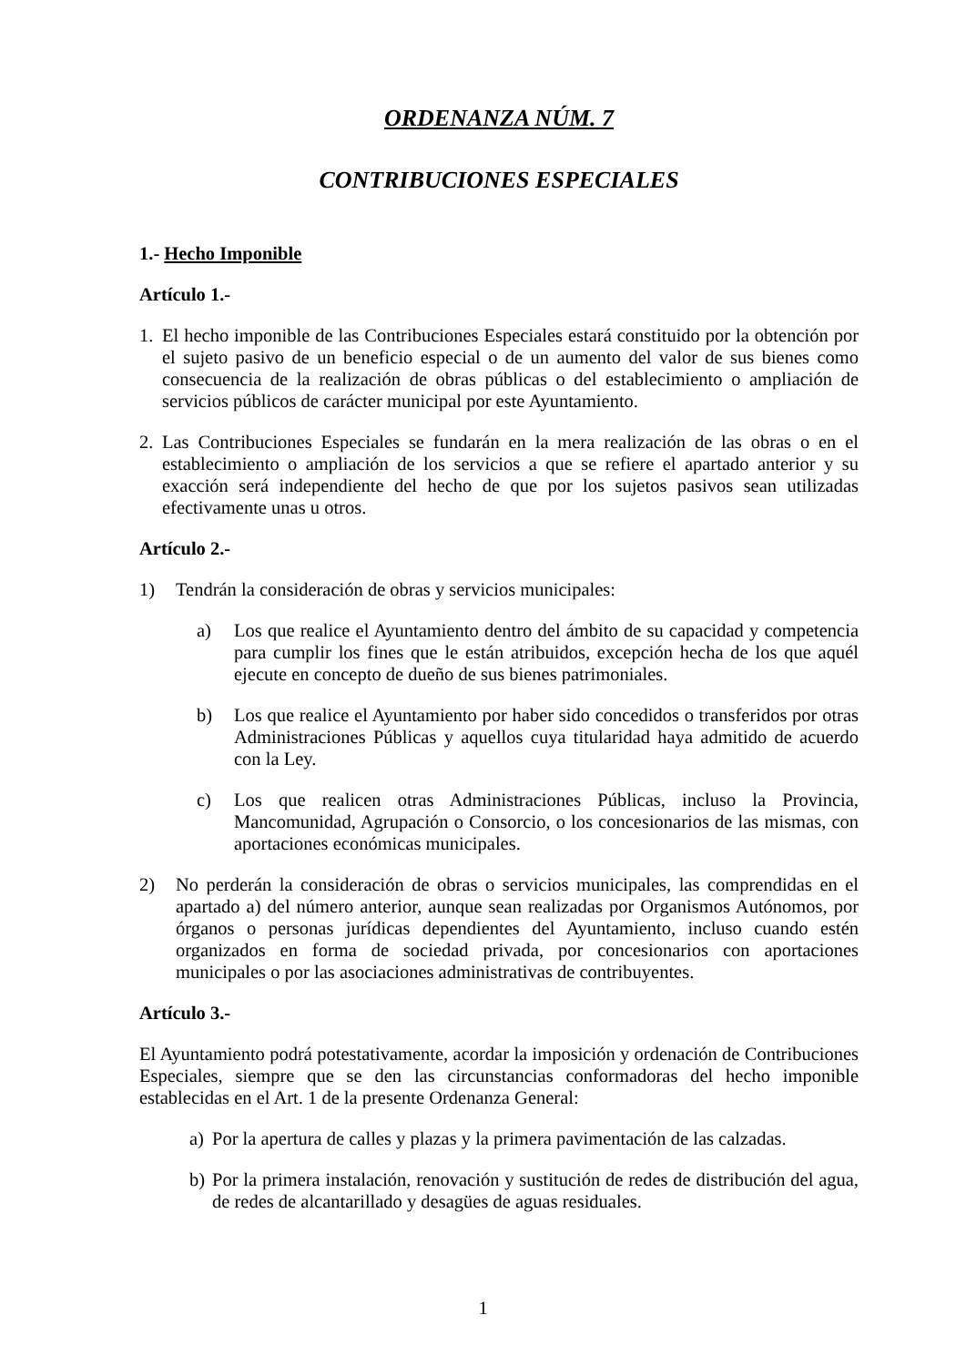ORDENANZA NÚM. 7
CONTRIBUCIONES ESPECIALES
1.- Hecho Imponible
Artículo 1.-
1. El hecho imponible de las Contribuciones Especiales estará constituido por la obtención por el sujeto pasivo de un beneficio especial o de un aumento del valor de sus bienes como consecuencia de la realización de obras públicas o del establecimiento o ampliación de servicios públicos de carácter municipal por este Ayuntamiento.
2. Las Contribuciones Especiales se fundarán en la mera realización de las obras o en el establecimiento o ampliación de los servicios a que se refiere el apartado anterior y su exacción será independiente del hecho de que por los sujetos pasivos sean utilizadas efectivamente unas u otros.
Artículo 2.-
1) Tendrán la consideración de obras y servicios municipales:
a) Los que realice el Ayuntamiento dentro del ámbito de su capacidad y competencia para cumplir los fines que le están atribuidos, excepción hecha de los que aquél ejecute en concepto de dueño de sus bienes patrimoniales.
b) Los que realice el Ayuntamiento por haber sido concedidos o transferidos por otras Administraciones Públicas y aquellos cuya titularidad haya admitido de acuerdo con la Ley.
c) Los que realicen otras Administraciones Públicas, incluso la Provincia, Mancomunidad, Agrupación o Consorcio, o los concesionarios de las mismas, con aportaciones económicas municipales.
2) No perderán la consideración de obras o servicios municipales, las comprendidas en el apartado a) del número anterior, aunque sean realizadas por Organismos Autónomos, por órganos o personas jurídicas dependientes del Ayuntamiento, incluso cuando estén organizados en forma de sociedad privada, por concesionarios con aportaciones municipales o por las asociaciones administrativas de contribuyentes.
Artículo 3.-
El Ayuntamiento podrá potestativamente, acordar la imposición y ordenación de Contribuciones Especiales, siempre que se den las circunstancias conformadoras del hecho imponible establecidas en el Art. 1 de la presente Ordenanza General:
a) Por la apertura de calles y plazas y la primera pavimentación de las calzadas.
b) Por la primera instalación, renovación y sustitución de redes de distribución del agua, de redes de alcantarillado y desagües de aguas residuales.
1